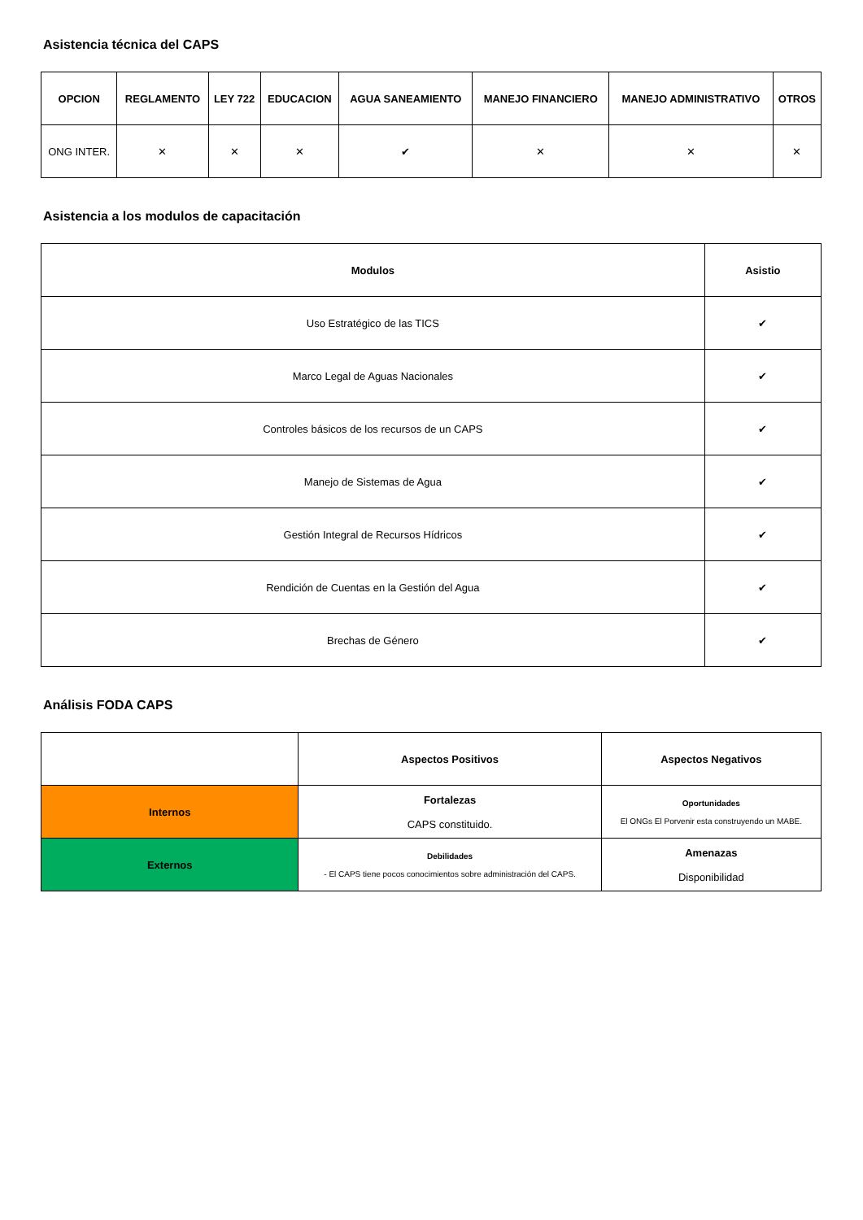Asistencia técnica del CAPS
| OPCION | REGLAMENTO | LEY 722 | EDUCACION | AGUA SANEAMIENTO | MANEJO FINANCIERO | MANEJO ADMINISTRATIVO | OTROS |
| --- | --- | --- | --- | --- | --- | --- | --- |
| ONG INTER. | ✕ | ✕ | ✕ | ✔ | ✕ | ✕ | ✕ |
Asistencia a los modulos de capacitación
| Modulos | Asistio |
| --- | --- |
| Uso Estratégico de las TICS | ✔ |
| Marco Legal de Aguas Nacionales | ✔ |
| Controles básicos de los recursos de un CAPS | ✔ |
| Manejo de Sistemas de Agua | ✔ |
| Gestión Integral de Recursos Hídricos | ✔ |
| Rendición de Cuentas en la Gestión del Agua | ✔ |
| Brechas de Género | ✔ |
Análisis FODA CAPS
| | Aspectos Positivos | Aspectos Negativos |
| --- | --- | --- |
| Internos | Fortalezas CAPS constituido. | Oportunidades El ONGs El Porvenir esta construyendo un MABE. |
| Externos | Debilidades - El CAPS tiene pocos conocimientos sobre administración del CAPS. | Amenazas Disponibilidad |